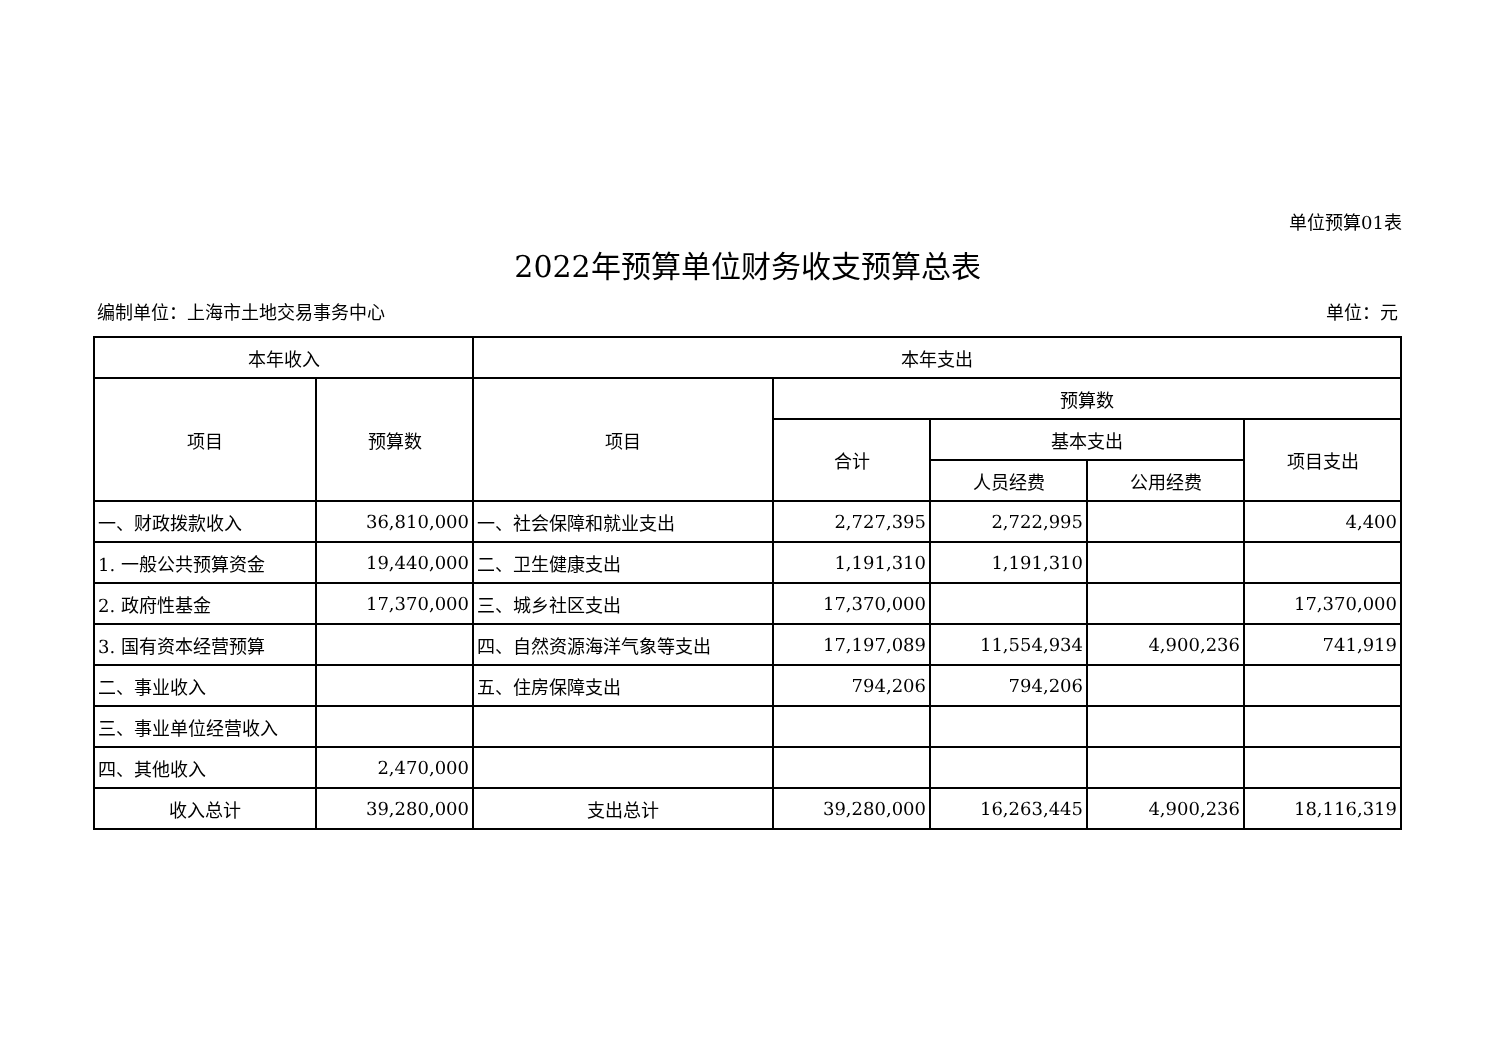单位预算01表
2022年预算单位财务收支预算总表
编制单位：上海市土地交易事务中心 单位：元
| 本年收入 | | 本年支出 | | | | |
| --- | --- | --- | --- | --- | --- | --- |
| 项目 | 预算数 | 项目 | 预算数 | | | |
| | | | 合计 | 基本支出 | | 项目支出 |
| | | | | 人员经费 | 公用经费 | |
| 一、财政拨款收入 | 36,810,000 | 一、社会保障和就业支出 | 2,727,395 | 2,722,995 | | 4,400 |
| 1. 一般公共预算资金 | 19,440,000 | 二、卫生健康支出 | 1,191,310 | 1,191,310 | | |
| 2. 政府性基金 | 17,370,000 | 三、城乡社区支出 | 17,370,000 | | | 17,370,000 |
| 3. 国有资本经营预算 | | 四、自然资源海洋气象等支出 | 17,197,089 | 11,554,934 | 4,900,236 | 741,919 |
| 二、事业收入 | | 五、住房保障支出 | 794,206 | 794,206 | | |
| 三、事业单位经营收入 | | | | | | |
| 四、其他收入 | 2,470,000 | | | | | |
| 收入总计 | 39,280,000 | 支出总计 | 39,280,000 | 16,263,445 | 4,900,236 | 18,116,319 |